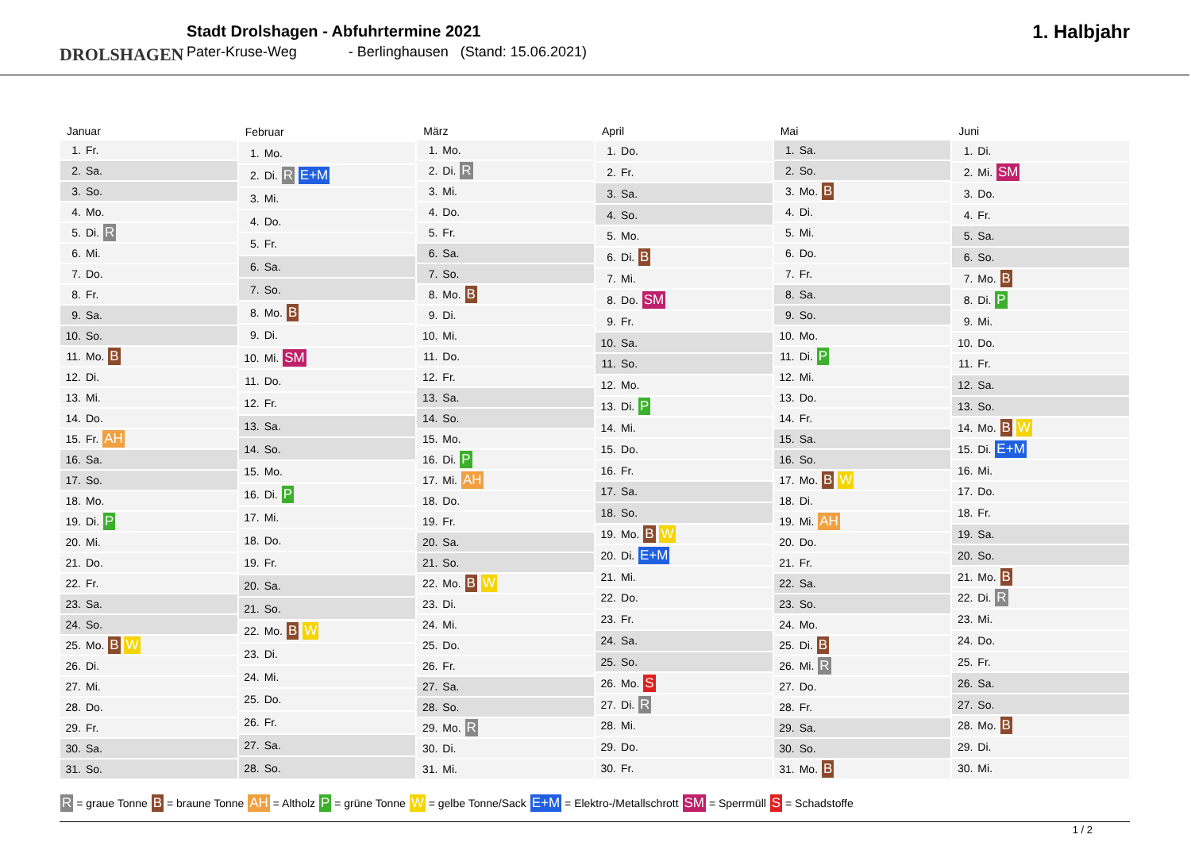DROLSHAGEN
Stadt Drolshagen - Abfuhrtermine 2021
Pater-Kruse-Weg - Berlinghausen (Stand: 15.06.2021)
1. Halbjahr
| Januar | |
| --- | --- |
| 1. | Fr. |
| 2. | Sa. |
| 3. | So. |
| 4. | Mo. |
| 5. | Di. R |
| 6. | Mi. |
| 7. | Do. |
| 8. | Fr. |
| 9. | Sa. |
| 10. | So. |
| 11. | Mo. B |
| 12. | Di. |
| 13. | Mi. |
| 14. | Do. |
| 15. | Fr. AH |
| 16. | Sa. |
| 17. | So. |
| 18. | Mo. |
| 19. | Di. P |
| 20. | Mi. |
| 21. | Do. |
| 22. | Fr. |
| 23. | Sa. |
| 24. | So. |
| 25. | Mo. B W |
| 26. | Di. |
| 27. | Mi. |
| 28. | Do. |
| 29. | Fr. |
| 30. | Sa. |
| 31. | So. |
| Februar | |
| --- | --- |
| 1. | Mo. |
| 2. | Di. R E+M |
| 3. | Mi. |
| 4. | Do. |
| 5. | Fr. |
| 6. | Sa. |
| 7. | So. |
| 8. | Mo. B |
| 9. | Di. |
| 10. | Mi. SM |
| 11. | Do. |
| 12. | Fr. |
| 13. | Sa. |
| 14. | So. |
| 15. | Mo. |
| 16. | Di. P |
| 17. | Mi. |
| 18. | Do. |
| 19. | Fr. |
| 20. | Sa. |
| 21. | So. |
| 22. | Mo. B W |
| 23. | Di. |
| 24. | Mi. |
| 25. | Do. |
| 26. | Fr. |
| 27. | Sa. |
| 28. | So. |
| März | |
| --- | --- |
| 1. | Mo. |
| 2. | Di. R |
| 3. | Mi. |
| 4. | Do. |
| 5. | Fr. |
| 6. | Sa. |
| 7. | So. |
| 8. | Mo. B |
| 9. | Di. |
| 10. | Mi. |
| 11. | Do. |
| 12. | Fr. |
| 13. | Sa. |
| 14. | So. |
| 15. | Mo. |
| 16. | Di. P |
| 17. | Mi. AH |
| 18. | Do. |
| 19. | Fr. |
| 20. | Sa. |
| 21. | So. |
| 22. | Mo. B W |
| 23. | Di. |
| 24. | Mi. |
| 25. | Do. |
| 26. | Fr. |
| 27. | Sa. |
| 28. | So. |
| 29. | Mo. R |
| 30. | Di. |
| 31. | Mi. |
| April | |
| --- | --- |
| 1. | Do. |
| 2. | Fr. |
| 3. | Sa. |
| 4. | So. |
| 5. | Mo. |
| 6. | Di. B |
| 7. | Mi. |
| 8. | Do. SM |
| 9. | Fr. |
| 10. | Sa. |
| 11. | So. |
| 12. | Mo. |
| 13. | Di. P |
| 14. | Mi. |
| 15. | Do. |
| 16. | Fr. |
| 17. | Sa. |
| 18. | So. |
| 19. | Mo. B W |
| 20. | Di. E+M |
| 21. | Mi. |
| 22. | Do. |
| 23. | Fr. |
| 24. | Sa. |
| 25. | So. |
| 26. | Mo. S |
| 27. | Di. R |
| 28. | Mi. |
| 29. | Do. |
| 30. | Fr. |
| Mai | |
| --- | --- |
| 1. | Sa. |
| 2. | So. |
| 3. | Mo. B |
| 4. | Di. |
| 5. | Mi. |
| 6. | Do. |
| 7. | Fr. |
| 8. | Sa. |
| 9. | So. |
| 10. | Mo. |
| 11. | Di. P |
| 12. | Mi. |
| 13. | Do. |
| 14. | Fr. |
| 15. | Sa. |
| 16. | So. |
| 17. | Mo. B W |
| 18. | Di. |
| 19. | Mi. AH |
| 20. | Do. |
| 21. | Fr. |
| 22. | Sa. |
| 23. | So. |
| 24. | Mo. |
| 25. | Di. B |
| 26. | Mi. R |
| 27. | Do. |
| 28. | Fr. |
| 29. | Sa. |
| 30. | So. |
| 31. | Mo. B |
| Juni | |
| --- | --- |
| 1. | Di. |
| 2. | Mi. SM |
| 3. | Do. |
| 4. | Fr. |
| 5. | Sa. |
| 6. | So. |
| 7. | Mo. B |
| 8. | Di. P |
| 9. | Mi. |
| 10. | Do. |
| 11. | Fr. |
| 12. | Sa. |
| 13. | So. |
| 14. | Mo. B W |
| 15. | Di. E+M |
| 16. | Mi. |
| 17. | Do. |
| 18. | Fr. |
| 19. | Sa. |
| 20. | So. |
| 21. | Mo. B |
| 22. | Di. R |
| 23. | Mi. |
| 24. | Do. |
| 25. | Fr. |
| 26. | Sa. |
| 27. | So. |
| 28. | Mo. B |
| 29. | Di. |
| 30. | Mi. |
R = graue Tonne B = braune Tonne AH = Altholz P = grüne Tonne W = gelbe Tonne/Sack E+M = Elektro-/Metallschrott SM = Sperrmüll S = Schadstoffe
1 / 2